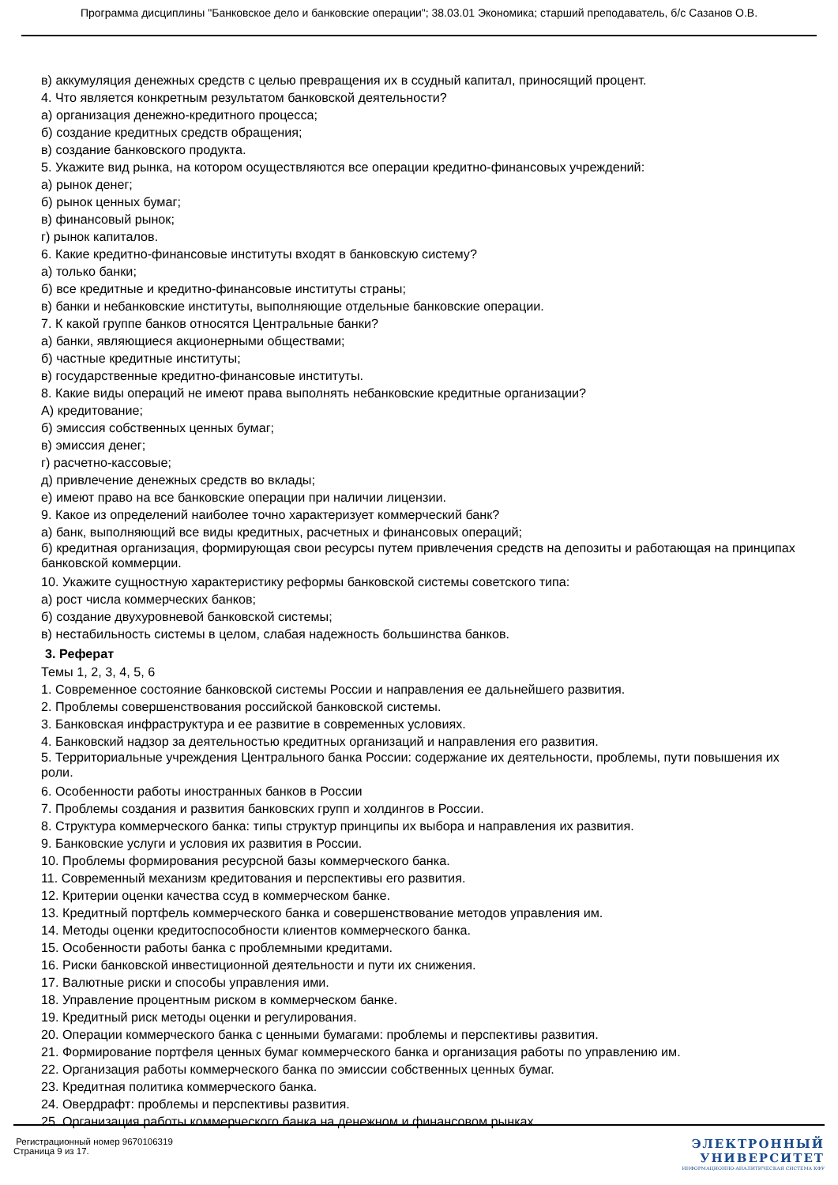Программа дисциплины "Банковское дело и банковские операции"; 38.03.01 Экономика; старший преподаватель, б/с Сазанов О.В.
в) аккумуляция денежных средств с целью превращения их в ссудный капитал, приносящий процент.
4. Что является конкретным результатом банковской деятельности?
а) организация денежно-кредитного процесса;
б) создание кредитных средств обращения;
в) создание банковского продукта.
5. Укажите вид рынка, на котором осуществляются все операции кредитно-финансовых учреждений:
а) рынок денег;
б) рынок ценных бумаг;
в) финансовый рынок;
г) рынок капиталов.
6. Какие кредитно-финансовые институты входят в банковскую систему?
а) только банки;
б) все кредитные и кредитно-финансовые институты страны;
в) банки и небанковские институты, выполняющие отдельные банковские операции.
7. К какой группе банков относятся Центральные банки?
а) банки, являющиеся акционерными обществами;
б) частные кредитные институты;
в) государственные кредитно-финансовые институты.
8. Какие виды операций не имеют права выполнять небанковские кредитные организации?
А) кредитование;
б) эмиссия собственных ценных бумаг;
в) эмиссия денег;
г) расчетно-кассовые;
д) привлечение денежных средств во вклады;
е) имеют право на все банковские операции при наличии лицензии.
9. Какое из определений наиболее точно характеризует коммерческий банк?
а) банк, выполняющий все виды кредитных, расчетных и финансовых операций;
б) кредитная организация, формирующая свои ресурсы путем привлечения средств на депозиты и работающая на принципах банковской коммерции.
10. Укажите сущностную характеристику реформы банковской системы советского типа:
а) рост числа коммерческих банков;
б) создание двухуровневой банковской системы;
в) нестабильность системы в целом, слабая надежность большинства банков.
3. Реферат
Темы 1, 2, 3, 4, 5, 6
1. Современное состояние банковской системы России и направления ее дальнейшего развития.
2. Проблемы совершенствования российской банковской системы.
3. Банковская инфраструктура и ее развитие в современных условиях.
4. Банковский надзор за деятельностью кредитных организаций и направления его развития.
5. Территориальные учреждения Центрального банка России: содержание их деятельности, проблемы, пути повышения их роли.
6. Особенности работы иностранных банков в России
7. Проблемы создания и развития банковских групп и холдингов в России.
8. Структура коммерческого банка: типы структур принципы их выбора и направления их развития.
9. Банковские услуги и условия их развития в России.
10. Проблемы формирования ресурсной базы коммерческого банка.
11. Современный механизм кредитования и перспективы его развития.
12. Критерии оценки качества ссуд в коммерческом банке.
13. Кредитный портфель коммерческого банка и совершенствование методов управления им.
14. Методы оценки кредитоспособности клиентов коммерческого банка.
15. Особенности работы банка с проблемными кредитами.
16. Риски банковской инвестиционной деятельности и пути их снижения.
17. Валютные риски и способы управления ими.
18. Управление процентным риском в коммерческом банке.
19. Кредитный риск методы оценки и регулирования.
20. Операции коммерческого банка с ценными бумагами: проблемы и перспективы развития.
21. Формирование портфеля ценных бумаг коммерческого банка и организация работы по управлению им.
22. Организация работы коммерческого банка по эмиссии собственных ценных бумаг.
23. Кредитная политика коммерческого банка.
24. Овердрафт: проблемы и перспективы развития.
25. Организация работы коммерческого банка на денежном и финансовом рынках.
Регистрационный номер 9670106319
Страница 9 из 17.
ЭЛЕКТРОННЫЙ
УНИВЕРСИТЕТ
ИНФОРМАЦИОННО-АНАЛИТИЧЕСКАЯ СИСТЕМА КФУ